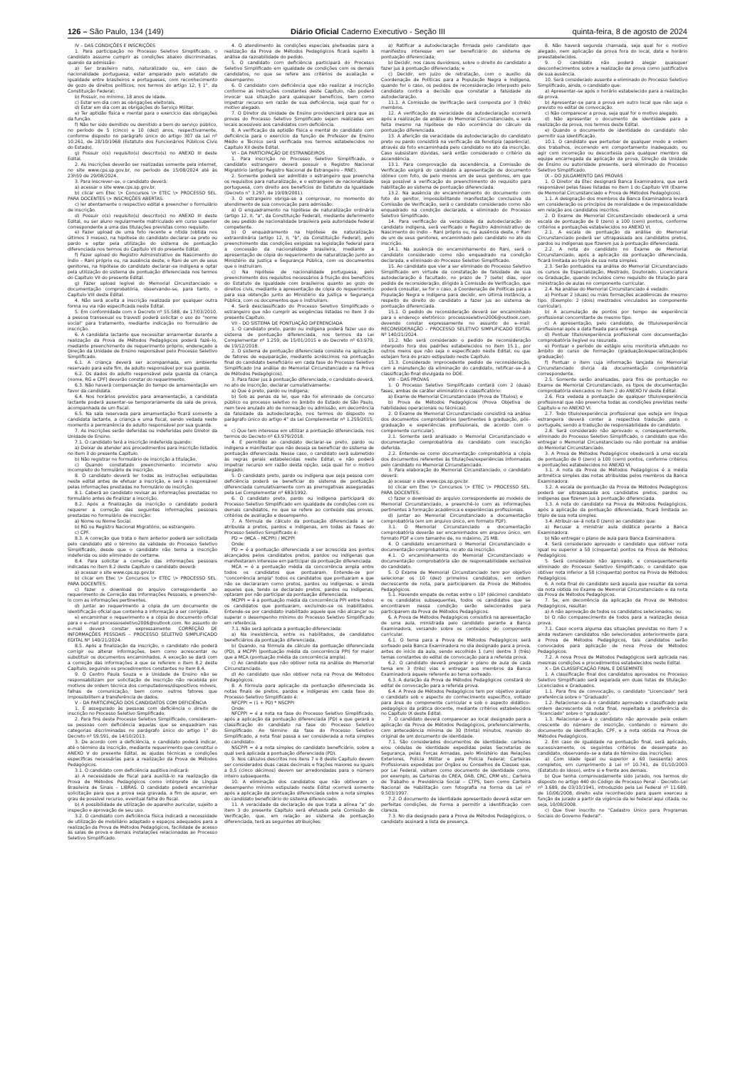126 – São Paulo, 134 (149) Diário Oficial Caderno Executivo - Seção III quinta-feira, 8 de agosto de 2024
IV – DAS CONDIÇÕES E INSCRIÇÕES
1. Para participação no Processo Seletivo Simplificado, o candidato assume cumprir as condições abaixo discriminadas, quando da admissão:
a) Ser brasileiro nato, naturalizado ou, em caso de nacionalidade portuguesa, estar amparado pelo estatuto de igualdade entre brasileiros e portugueses, com reconhecimento de gozo de direitos políticos, nos termos do artigo 12, § 1°, da Constituição Federal;
b) Possuir, no mínimo, 18 anos de idade.
c) Estar em dia com as obrigações eleitorais.
d) Estar em dia com as obrigações do Serviço Militar.
e) Ter aptidão física e mental para o exercício das obrigações da função.
f) Não ter sido demitido ou demitido a bem do serviço público, no período de 5 (cinco) e 10 (dez) anos, respectivamente, conforme disposto no parágrafo único do artigo 307 da Lei nº 10.261, de 28/10/1968 (Estatuto dos Funcionários Públicos Civis do Estado).
g) Possuir o(s) requisito(s) descrito(s) no ANEXO III deste Edital.
2. As inscrições deverão ser realizadas somente pela internet, no site www.cps.sp.gov.br, no período de 15/08/2024 até às 23h59 de 29/08/2024.
3. Para inscrever–se, o candidato deverá:
a) acessar o site www.cps.sp.gov.br.
b) clicar em Etec \> Concursos \> ETEC \> PROCESSO SEL. PARA DOCENTES \> INSCRIÇÕES ABERTAS.
c) ler atentamente o respectivo edital e preencher o formulário de inscrição.
d) Possuir o(s) requisito(s) descrito(s) no ANEXO III deste Edital, ou ser aluno regularmente matriculado em curso superior correspondente a uma das titulações previstas como requisito.
e) Fazer upload de uma foto recente e nítida (obtida nos últimos 3 meses), na hipótese do candidato declarar–se preto ou pardo e optar pela utilização do sistema de pontuação diferenciada nos termos do Capítulo VII do presente Edital.
f) Fazer upload do Registro Administrativo de Nascimento do Índio – Rani próprio ou, na ausência deste, o Rani de um de seus genitores, na hipótese do candidato declarar–se indígena e optar pela utilização do sistema de pontuação diferenciada nos termos do Capítulo VII do presente Edital.
g) Fazer upload legível do Memorial Circunstanciado e documentação comprobatória, observando–se, para tanto, o Capítulo VIII deste Edital.
4. Não será aceita a inscrição realizada por qualquer outra forma ou via não especificada neste Edital.
5. Em conformidade com o Decreto nº 55.588, de 17/03/2010, a pessoa transexual ou travesti poderá solicitar o uso do "nome social" para tratamento, mediante indicação no formulário de inscrição.
6. A candidata lactante que necessitar amamentar durante a realização da Prova de Métodos Pedagógicos poderá fazê–lo, mediante preenchimento de requerimento próprio, endereçado a Direção da Unidade de Ensino responsável pelo Processo Seletivo Simplificado.
6.1. A criança deverá ser acompanhada, em ambiente reservado para este fim, de adulto responsável por sua guarda.
6.2. Os dados do adulto responsável pela guarda da criança (nome, RG e CPF) deverão constar do requerimento.
6.3. Não haverá compensação do tempo de amamentação em favor da candidata.
6.4. Nos horários previstos para amamentação, a candidata lactante poderá ausentar–se temporariamente da sala de prova, acompanhada de um fiscal.
6.5. Na sala reservada para amamentação ficará somente a candidata lactante, a criança e uma fiscal, sendo vedada neste momento a permanência do adulto responsável por sua guarda.
7. As inscrições serão deferidas ou indeferidas pelo Diretor da Unidade de Ensino.
7.1. O candidato terá a inscrição indeferida quando:
a) Deixar de atender aos procedimentos para inscrição listados no item 3 do presente Capítulo.
b) Não registrar no formulário de inscrição a titulação.
c) Quando constatado preenchimento incorreto e/ou incompleto do formulário de inscrição.
8. O candidato deverá ler todas as instruções estipuladas neste edital antes de efetuar a inscrição, e será o responsável pelas informações prestadas no formulário de inscrição.
8.1. Caberá ao candidato revisar as informações prestadas no formulário antes de finalizar a inscrição.
8.2. Após a finalização da inscrição o candidato poderá requerer a correção das seguintes informações pessoais prestadas no formulário de inscrição:
a) Nome ou Nome Social.
b) RG ou Registro Nacional Migratório, se estrangeiro.
c) CPF.
8.3. A correção que trata o item anterior poderá ser solicitada pelo candidato até o término da validade do Processo Seletivo Simplificado, desde que o candidato não tenha a inscrição indeferida ou sido eliminado do certame.
8.4. Para solicitar a correção das informações pessoais indicadas no item 8.2 deste Capítulo o candidato deverá:
a) acessar o site www.cps.sp.gov.br.
b) clicar em Etec \> Concursos \> ETEC \> PROCESSO SEL. PARA DOCENTES.
c) fazer o download do arquivo correspondente ao requerimento de Correção das Informações Pessoais, e preenchê–lo com as informações pertinentes.
d) juntar ao requerimento a cópia de um documento de identificação oficial que contenha a informação a ser corrigida.
e) encaminhar o requerimento e a cópia do documento oficial para o e–mail processoseletivo2006@outlook.com. No assunto do e–mail deverá constar expressamente: CORREÇÃO DE INFORMAÇÕES PESSOAIS – PROCESSO SELETIVO SIMPLIFICADO EDITAL Nº 140/21/2024.
8.5. Após a finalização da inscrição, o candidato não poderá corrigir ou alterar informações, bem como acrescentar ou substituir os documentos encaminhados. A exceção se dará com a correção das informações a que se referem o item 8.2 deste Capítulo, seguindo os procedimentos constantes no item 8.4.
9. O Centro Paula Souza e a Unidade de Ensino não se responsabilizam por solicitação de inscrição não recebida por motivos de ordem técnica dos computadores/dispositivos móveis, falhas de comunicação, bem como outros fatores que impossibilitem a transferência de dados.
V – DA PARTICIPAÇÃO DOS CANDIDATOS COM DEFICIÊNCIA
1. É assegurado às pessoas com deficiência o direito de inscrição no Processo Seletivo Simplificado.
2. Para fins deste Processo Seletivo Simplificado, consideram–se pessoas com deficiência aquelas que se enquadram nas categorias discriminadas no parágrafo único do artigo 1° do Decreto nº 59.591, de 14/10/2013.
3. De acordo com a deficiência, o candidato poderá indicar, até o término da inscrição, mediante requerimento que constitui o ANEXO V do presente Edital, as ajudas técnicas e condições específicas necessárias para a realização da Prova de Métodos Pedagógicos.
3.1. O candidato com deficiência auditiva indicará:
a) A necessidade de fiscal para auxiliá–lo na realização da Prova de Métodos Pedagógicos como intérprete de Língua Brasileira de Sinais – LIBRAS. O candidato poderá encaminhar solicitação para que a prova seja gravada, a fim de apurar, em grau de possível recurso, eventual falha do fiscal.
b) A possibilidade de utilização de aparelho auricular, sujeito a inspeção e aprovação de seu uso.
3.2. O candidato com deficiência física indicará a necessidade de utilização de mobiliário adaptado e espaços adequados para a realização da Prova de Métodos Pedagógicos, facilidade de acesso às salas de prova e demais instalações relacionadas ao Processo Seletivo Simplificado.
4. O atendimento às condições especiais pleiteadas para a realização da Prova de Métodos Pedagógicos ficará sujeito à análise da razoabilidade do pedido.
5. O candidato com deficiência participará do Processo Seletivo Simplificado em igualdade de condições com os demais candidatos, no que se refere aos critérios de avaliação e desempenho.
6. O candidato com deficiência que não realizar a inscrição conforme as instruções constantes deste Capítulo, não poderá invocar sua situação para quaisquer benefícios, bem como impetrar recurso em razão de sua deficiência, seja qual for o motivo alegado.
7. O Diretor da Unidade de Ensino providenciará para que as provas do Processo Seletivo Simplificado sejam realizadas em locais acessíveis aos candidatos com deficiência.
8. A verificação da aptidão física e mental do candidato com deficiência para o exercício da função de Professor de Ensino Médio e Técnico será verificada nos termos estabelecidos no Capítulo XII deste Edital.
VI – DA PARTICIPAÇÃO DE ESTRANGEIROS
1. Para inscrição no Processo Seletivo Simplificado, o candidato estrangeiro deverá possuir o Registro Nacional Migratório (antigo Registro Nacional de Estrangeiro – RNE).
2. Somente poderá ser admitido o estrangeiro que preencha os requisitos para naturalização, e o estrangeiro de nacionalidade portuguesa, com direito aos benefícios do Estatuto da Igualdade (Decreto n° 3.297, de 19/09/2001).
3. O estrangeiro obriga–se a comprovar, no momento do atendimento de sua convocação para admissão:
a) O enquadramento na hipótese de naturalização ordinária (artigo 12, II, "a", da Constituição Federal), mediante deferimento de seu pedido de nacionalidade brasileira pela autoridade federal competente.
b) O enquadramento na hipótese de naturalização extraordinária (artigo 12, II, "b", da Constituição Federal), pelo preenchimento das condições exigidas na legislação federal para a concessão da nacionalidade brasileira, mediante a apresentação de cópia do requerimento de naturalização junto ao Ministério da Justiça e Segurança Pública, com os documentos que o instruíram.
c) Na hipótese de nacionalidade portuguesa, pelo preenchimento dos requisitos necessários à fruição dos benefícios do Estatuto de Igualdade com brasileiros quanto ao gozo de direitos civis, mediante a apresentação de cópia do requerimento para sua obtenção junto ao Ministério da Justiça e Segurança Pública, com os documentos que o instruíram.
4. Será desclassificado do Processo Seletivo Simplificado o estrangeiro que não cumprir as exigências listadas no item 3 do presente Capítulo.
VII – DO SISTEMA DE PONTUAÇÃO DIFERENCIADA
1. O candidato preto, pardo ou indígena poderá fazer uso do sistema de pontuação diferenciada, nos termos da Lei Complementar nº 1.259, de 15/01/2015 e do Decreto nº 63.979, de 19/12/2018.
2. O sistema de pontuação diferenciada consiste na aplicação de fatores de equiparação, mediante acréscimos na pontuação final do candidato beneficiário em cada fase do Processo Seletivo Simplificado (na análise do Memorial Circunstanciado e na Prova de Métodos Pedagógicos).
3. Para fazer jus à pontuação diferenciada, o candidato deverá, no ato de inscrição, declarar cumulativamente:
a) Que é preto, pardo ou indígena;
b) Sob as penas da lei, que não foi eliminado de concurso público ou processo seletivo no âmbito do Estado de São Paulo, nem teve anulado ato de nomeação ou admissão, em decorrência da falsidade da autodeclaração, nos termos do disposto no parágrafo único do artigo 4° da Lei Complementar nº 1.259/2015; e
c) Que tem interesse em utilizar a pontuação diferenciada, nos termos do Decreto nº 63.979/2018.
4. É permitido ao candidato declarar–se preto, pardo ou indígena e manifestar que não deseja se beneficiar do sistema de pontuação diferenciada. Nesse caso, o candidato será submetido às regras gerais estabelecidas neste Edital, e não poderá impetrar recurso em razão desta opção, seja qual for o motivo alegado.
5. O candidato preto, pardo ou indígena que seja pessoa com deficiência poderá se beneficiar do sistema de pontuação diferenciada cumulativamente com as prerrogativas asseguradas pela Lei Complementar nº 683/1992.
6. O candidato preto, pardo ou indígena participará do Processo Seletivo Simplificado em igualdade de condições com os demais candidatos, no que se refere ao conteúdo das provas, critérios de avaliação e desempenho.
7. A fórmula de cálculo da pontuação diferenciada a ser atribuída a pretos, pardos e indígenas, em todas as fases do Processo Seletivo Simplificado é:
PD = (MCA – MCPPI) / MCPPI
Onde:
PD = é a pontuação diferenciada a ser acrescida aos pontos alcançados pelos candidatos pretos, pardos ou indígenas que manifestaram interesse em participar da pontuação diferenciada.
MCA = é a pontuação média da concorrência ampla entre todos os candidatos que pontuaram. Entende–se por "concorrência ampla" todos os candidatos que pontuaram e que não se declararam como pretos, pardos ou indígenas, e ainda aqueles que, tendo se declarado pretos, pardos ou indígenas, optaram por não participar da pontuação diferenciada.
MCPPI = é a pontuação média da concorrência PPI entre todos os candidatos que pontuaram, excluindo–se os inabilitados. Entende–se por candidato inabilitado aquele que não alcançar ou superar o desempenho mínimo do Processo Seletivo Simplificado em referência.
7.1. Não será aplicada a pontuação diferenciada:
a) Na inexistência, entre os habilitados, de candidatos beneficiários da pontuação diferenciada.
b) Quando, na fórmula de cálculo da pontuação diferenciada (PD), a MCPPI (pontuação média da concorrência PPI) for maior que a MCA (pontuação média da concorrência ampla).
c) Ao candidato que não obtiver nota na análise do Memorial Circunstanciado.
d) Ao candidato que não obtiver nota na Prova de Métodos Pedagógicos.
8. A fórmula para aplicação da pontuação diferenciada às notas finais de pretos, pardos e indígenas em cada fase do Processo Seletivo Simplificado é:
NFCPPI = (1 + PD) * NSCPPI
Onde:
NFCPPI = é a nota na fase do Processo Seletivo Simplificado, após a aplicação da pontuação diferenciada (PD) e que gerará a classificação do candidato na fase do Processo Seletivo Simplificado. Ao término da fase do Processo Seletivo Simplificado, a nota final passa a ser considerada a nota simples do candidato.
NSCPPI = é a nota simples do candidato beneficiário, sobre a qual será aplicada a pontuação diferenciada (PD).
9. Nos cálculos descritos nos itens 7 e 8 deste Capítulo devem ser considerados duas casas decimais e frações maiores ou iguais a 0,5 (cinco décimos) devem ser arredondadas para o número inteiro subsequente.
10. A eliminação dos candidatos que não obtiveram o desempenho mínimo estipulado neste Edital ocorrerá somente após a aplicação da pontuação diferenciada sobre a nota simples do candidato beneficiário do sistema diferenciado.
11. A veracidade da declaração de que trata a alínea "a" do item 3 do presente Capítulo será efetuada pela Comissão de Verificação, que, em relação ao sistema de pontuação diferenciada, terá as seguintes atribuições:
a) Ratificar a autodeclaração firmada pelo candidato que manifestou interesse em ser beneficiário do sistema de pontuação diferenciada;
b) Decidir, nos casos duvidosos, sobre o direito do candidato a fazer jus à pontuação diferenciada; e
c) Decidir, em juízo de retratação, com o auxílio da Coordenação de Políticas para a População Negra e Indígena, quando for o caso, os pedidos de reconsideração interposto pelo candidato contra a decisão que constatar a falsidade da autodeclaração.
11.1. A Comissão de Verificação será composta por 3 (três) membros.
12. A verificação da veracidade da autodeclaração ocorrerá após a realização da análise do Memorial Circunstanciado, e será feita mesmo na hipótese de não ocorrência do cálculo da pontuação diferenciada.
13. A aferição da veracidade da autodeclaração do candidato preto ou pardo consistirá na verificação da fenotipia (aparência), através da foto encaminhada pelo candidato no ato da inscrição. Caso subsistam dúvidas, será então considerado o critério da ascendência.
13.1. Para comprovação da ascendência, a Comissão de Verificação exigirá do candidato a apresentação de documento idôneo com foto, de pelo menos um de seus genitores, em que seja possível a verificação do preenchimento do requisito para habilitação ao sistema de pontuação diferenciada.
13.2. Na ausência do encaminhamento do documento com foto do genitor, impossibilitando manifestação conclusiva da Comissão de Verificação, será o candidato considerado como não enquadrado na condição declarada, e eliminado do Processo Seletivo Simplificado.
14. Para verificação da veracidade da autodeclaração do candidato indígena, será verificado o Registro Administrativo de Nascimento do Índio – Rani próprio ou, na ausência deste, o Rani de um de seus genitores, encaminhado pelo candidato no ato da inscrição.
14.1. Na ausência do encaminhamento do Rani, será o candidato considerado como não enquadrado na condição declarada, e eliminado do Processo Seletivo Simplificado.
15. Ao candidato que vier a ser eliminado do Processo Seletivo Simplificado em virtude da constatação de falsidade de sua autodeclaração é facultado, no prazo de 7 (sete) dias, opor pedido de reconsideração, dirigido à Comissão de Verificação, que poderá consultar, se for o caso, a Coordenação de Políticas para a População Negra e Indígena para decidir, em última instância, a respeito do direito do candidato a fazer jus ao sistema de pontuação diferenciada.
15.1. O pedido de reconsideração deverá ser encaminhado para o endereço eletrônico: processoseletivo2006@outlook.com, devendo constar expressamente no assunto do e–mail: RECONSIDERAÇÃO – PROCESSO SELETIVO SIMPLIFICADO EDITAL Nº 140/21/2024.
15.2. Não será considerado o pedido de reconsideração interposto fora dos padrões estabelecidos no item 15.1., por outros meios que não seja o especificado neste Edital, ou que estejam fora do prazo estipulado neste Capítulo.
15.3. Considerado improcedente pedido de reconsideração, com a manutenção da eliminação do candidato, retificar–se–á a classificação final divulgada no DOE.
VIII – DAS PROVAS
1. O Processo Seletivo Simplificado contará com 2 (duas) fases, ambas de caráter eliminatório e classificatório:
a) Exame de Memorial Circunstanciado (Prova de Títulos); e
b) Prova de Métodos Pedagógicos (Prova Objetiva de habilidades operacionais ou técnicas).
2. O Exame de Memorial Circunstanciado consistirá na análise dos documentos comprobatórios (pertinentes à graduação, pós–graduação e experiências profissionais, de acordo com o componente curricular).
2.1. Somente será analisado o Memorial Circunstanciado e documentação comprobatória do candidato com inscrição deferida.
2.2. Entende–se como documentação comprobatória a cópia dos documentos referentes às titulações/experiências informadas pelo candidato no Memorial Circunstanciado.
3. Para elaboração do Memorial Circunstanciado, o candidato deverá:
a) acessar o site www.cps.sp.gov.br.
b) clicar em Etec \> Concursos \> ETEC \> PROCESSO SEL. PARA DOCENTES.
c) fazer o download do arquivo correspondente ao modelo de Memorial Circunstanciado, e preenchê–lo com as informações pertinentes à formação acadêmica e experiências profissionais.
d) juntar ao Memorial Circunstanciado a documentação comprobatória (em um arquivo único, em formato PDF).
3.1. O Memorial Circunstanciado e documentação comprobatória deverão ser encaminhados em arquivo único, em formato PDF e com tamanho de, no máximo, 25 MB.
4. O candidato encaminhará o Memorial Circunstanciado e documentação comprobatória, no ato da inscrição.
4.1. O encaminhamento do Memorial Circunstanciado e documentação comprobatória são de responsabilidade exclusiva do candidato.
5. O Exame de Memorial Circunstanciado tem por objetivo selecionar os 10 (dez) primeiros candidatos, em ordem decrescente de nota, para participarem da Prova de Métodos Pedagógicos.
5.1. Havendo empate de notas entre o 10º (décimo) candidato e os candidatos subsequentes, todos os candidatos que se encontrarem nessa condição serão selecionados para participarem da Prova de Métodos Pedagógicos.
6. A Prova de Métodos Pedagógicos consistirá na apresentação de uma aula, ministrada pelo candidato perante a Banca Examinadora, versando sobre os conteúdos do componente curricular.
6.1. O tema para a Prova de Métodos Pedagógicos será sorteado pela Banca Examinadora no dia designado para a prova, antes do início da aula, sendo escolhido 1 (um) dentre 3 (três) temas constantes do edital de convocação para a referida prova.
6.2. O candidato deverá preparar o plano de aula de cada tema em 3 (três) vias e entregar aos membros da Banca Examinadora aquele referente ao tema sorteado.
6.3. A duração da Prova de Métodos Pedagógicos constará do edital de convocação para a referida prova.
6.4. A Prova de Métodos Pedagógicos tem por objetivo avaliar o candidato sob o aspecto do conhecimento específico, voltado para área do componente curricular e sob o aspecto didático–pedagógico da prática docente, mediante critérios estabelecidos no Capítulo IX deste Edital.
7. O candidato deverá comparecer ao local designado para a aplicação da Prova de Métodos Pedagógicos, preferencialmente, com antecedência mínima de 30 (trinta) minutos, munido do original de um documento de identidade.
7.1. São considerados documentos de identidade: carteiras e/ou cédulas de identidade expedidas pelas Secretarias de Segurança, pelas Forças Armadas, pelo Ministério das Relações Exteriores, Polícia Militar e pela Polícia Federal; Carteiras Profissionais expedidas por Órgãos ou Conselhos de Classes que, por Lei Federal, valham como documento de identidade como, por exemplo, as Carteiras do CREA, OAB, CRC, CRM etc.; Carteira de Trabalho e Previdência Social – CTPS, bem como Carteira Nacional de Habilitação com fotografia na forma da Lei nº 9.503/1997.
7.2. O documento de identidade apresentado deverá estar em perfeitas condições, de forma a permitir a identificação com clareza.
7.3. No dia designado para a Prova de Métodos Pedagógicos, o candidato assinará a lista de presença.
8. Não haverá segunda chamada, seja qual for o motivo alegado, nem aplicação da prova fora do local, data e horário preestabelecidos.
9. O candidato não poderá alegar quaisquer desconhecimentos sobre a realização da prova como justificativa de sua ausência.
10. Será considerado ausente e eliminado do Processo Seletivo Simplificado, ainda, o candidato que:
a) Apresentar–se após o horário estabelecido para a realização da prova.
b) Apresentar–se para a prova em outro local que não seja o previsto no edital de convocação.
c) Não comparecer a prova, seja qual for o motivo alegado.
d) Não apresentar o documento de identidade para a realização da prova, nos termos deste Edital.
e) Quando o documento de identidade do candidato não permitir sua identificação.
10.1. O candidato que perturbar de qualquer modo a ordem dos trabalhos, incorrendo em comportamento inadequado, ou agir com incorreção ou descortesia para qualquer membro da equipe encarregada da aplicação da prova, Direção da Unidade de Ensino ou autoridade presente, será eliminado do Processo Seletivo Simplificado.
IX – DO JULGAMENTO DAS PROVAS
1. O Diretor da Etec designará Banca Examinadora, que será responsável pelas fases listadas no item 1 do Capítulo VIII (Exame de Memorial Circunstanciado e Prova de Métodos Pedagógicos).
1.1. A designação dos membros da Banca Examinadora levará em consideração os princípios de moralidade e de impessoalidade em relação aos candidatos inscritos.
2. O Exame de Memorial Circunstanciado obedecerá a uma escala de pontuação de 0 (zero) a 100 (cem) pontos, conforme critérios e pontuações estabelecidos no ANEXO VI.
2.1. A escala de pontuação da análise do Memorial Circunstanciado poderá ser ultrapassada aos candidatos pretos, pardos ou indígenas que fizerem jus à pontuação diferenciada.
2.2. A nota do candidato no Exame de Memorial Circunstanciado, após a aplicação da pontuação diferenciada, ficará limitada ao triplo de sua nota simples.
2.3. Serão pontuados na análise do Memorial Circunstanciado os cursos de Especialização, Mestrado, Doutorado, Licenciatura ou Graduação, quando incluídos como requisito de titulação para ministração de aulas no componente curricular.
2.4. Na análise do Memorial Circunstanciado é vedado:
a) Pontuar 2 (duas) ou mais formações acadêmicas de mesmo tipo. (Exemplo: 2 (dois) mestrados vinculados ao componente curricular).
b) A acumulação de pontos por tempo de experiência profissional concomitante de mesmo tipo.
c) A apresentação, pelo candidato, de título/experiência profissional após a data fixada para entrega.
d) Pontuar título/experiência profissional com documentação comprobatória ilegível ou rasurada.
e) Pontuar o período de estágio e/ou monitoria efetuado no âmbito do curso de formação (graduação/especialização/pós graduação).
f) Pontuar o item cuja informação lançada no Memorial Circunstanciado divirja da documentação comprobatória correspondente.
2.5. Somente serão analisadas, para fins de pontuação no Exame de Memorial Circunstanciado, os tipos de documentação comprobatória elencados no item 2 do ANEXO IV deste Edital.
2.6. Fica vedada a pontuação de qualquer título/experiência profissional que não preencha todas as condições previstas neste Capítulo e no ANEXO VI.
2.7. Todo título/experiência profissional que esteja em língua estrangeira deverá conter a respectiva tradução para o português, sendo a tradução de responsabilidade do candidato.
2.8. Será considerado não aprovado e, consequentemente, eliminado do Processo Seletivo Simplificado, o candidato que não entregar o Memorial Circunstanciado ou não pontuar na análise do Memorial Circunstanciado.
3. A Prova de Métodos Pedagógicos obedecerá a uma escala de pontuação de 0 (zero) a 100 (cem) pontos, conforme critérios e pontuações estabelecidos no ANEXO VI.
3.1. A nota da Prova de Métodos Pedagógicos é a média aritmética simples das notas atribuídas pelos membros da Banca Examinadora.
3.2. A escala de pontuação da Prova de Métodos Pedagógicos poderá ser ultrapassada aos candidatos pretos, pardos ou indígenas que fizerem jus à pontuação diferenciada.
3.3. A nota do candidato na Prova de Métodos Pedagógicos, após a aplicação da pontuação diferenciada, ficará limitada ao triplo de sua nota simples.
3.4. Atribuir–se–á nota 0 (zero) ao candidato que:
a) Recusar a ministrar aula didática perante a Banca Examinadora.
b) Não entregar o plano de aula para Banca Examinadora.
4. Será considerado aprovado o candidato que obtiver nota igual ou superior a 50 (cinquenta) pontos na Prova de Métodos Pedagógicos.
5. Será considerado não aprovado, e consequentemente eliminado do Processo Seletivo Simplificado, o candidato que obtiver nota inferior a 50 (cinquenta) pontos na Prova de Métodos Pedagógicos.
6. A nota final do candidato será aquela que resultar da soma da nota obtida no Exame de Memorial Circunstanciado e da nota da Prova de Métodos Pedagógicos.
7. Se, em decorrência da aplicação da Prova de Métodos Pedagógicos, resultar:
a) A não aprovação de todos os candidatos selecionados; ou
b) O não comparecimento de todos para a realização dessa prova.
7.1. Caso ocorra alguma das situações previstas no item 7 e ainda restarem candidatos não selecionados anteriormente para a Prova de Métodos Pedagógicos, tais candidatos serão convocados para aplicação de nova Prova de Métodos Pedagógicos.
7.2. A nova Prova de Métodos Pedagógicos será aplicada nas mesmas condições e procedimentos estabelecidos neste Edital.
X – DA CLASSIFICAÇÃO FINAL E DESEMPATE
1. A classificação final dos candidatos aprovados no Processo Seletivo Simplificado será separada em duas listas de titulação: Licenciados e Graduados.
1.1. Para fins de convocação, o candidato "Licenciado" terá preferência sobre o "Graduado".
1.2. Relacionar–se–á o candidato aprovado e classificado pela ordem decrescente da nota final, respeitada a preferência do "licenciado" sobre o "graduado".
1.3. Relacionar–se–á o candidato não aprovado pela ordem crescente do número de inscrição, contendo o número do documento de identificação, CPF, e a nota obtida na Prova de Métodos Pedagógicos.
2. Em caso de igualdade na pontuação final, será aplicado, sucessivamente, os seguintes critérios de desempate ao candidato, observando–se a data do término das inscrições:
a) Com idade igual ou superior a 60 (sessenta) anos completos, em cumprimento à Lei nº 10.741, de 01/10/2003 (Estatuto do Idoso), entre si e frente aos demais.
b) Que tenha comprovadamente sido jurado, nos termos do disposto no artigo 440 do Código de Processo Penal – Decreto–Lei nº 3.689, de 03/10/1941, introduzido pela Lei Federal nº 11.689, de 10/06/2008, direito este reconhecido para quem exerceu a função de jurado a partir da vigência da lei federal aqui citada, ou seja, 10/08/2008.
c) Que tiver inscrito no "Cadastro Único para Programas Sociais do Governo Federal".